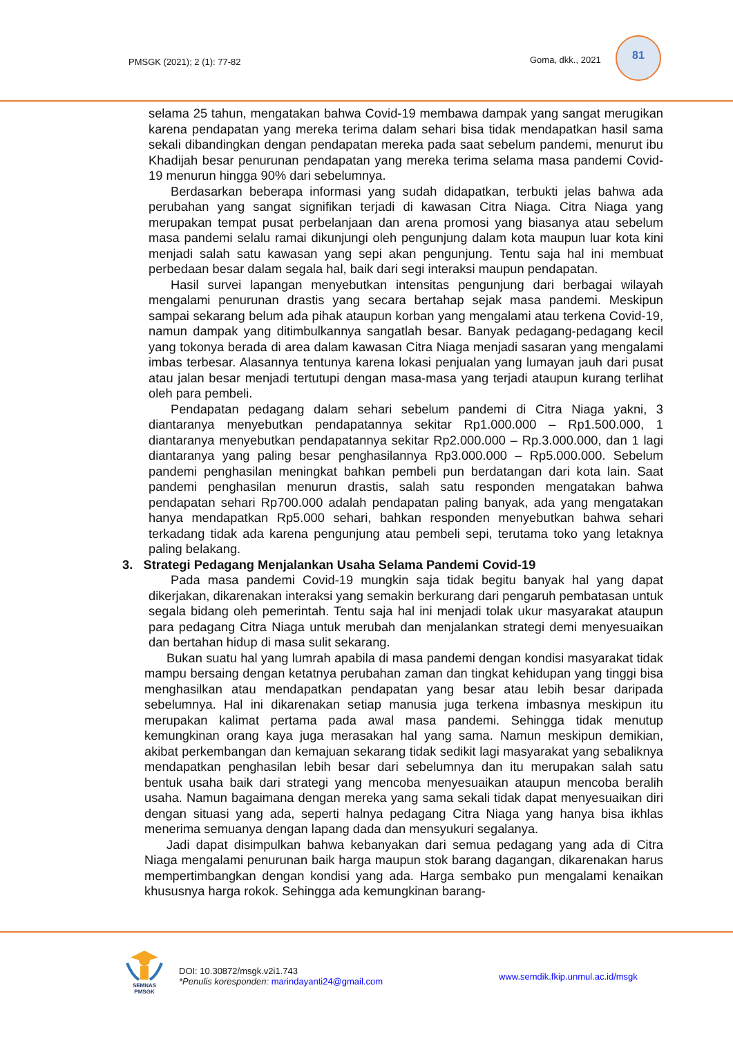PMSGK (2021); 2 (1): 77-82 Goma, dkk., 2021
81
selama 25 tahun, mengatakan bahwa Covid-19 membawa dampak yang sangat merugikan karena pendapatan yang mereka terima dalam sehari bisa tidak mendapatkan hasil sama sekali dibandingkan dengan pendapatan mereka pada saat sebelum pandemi, menurut ibu Khadijah besar penurunan pendapatan yang mereka terima selama masa pandemi Covid-19 menurun hingga 90% dari sebelumnya.
Berdasarkan beberapa informasi yang sudah didapatkan, terbukti jelas bahwa ada perubahan yang sangat signifikan terjadi di kawasan Citra Niaga. Citra Niaga yang merupakan tempat pusat perbelanjaan dan arena promosi yang biasanya atau sebelum masa pandemi selalu ramai dikunjungi oleh pengunjung dalam kota maupun luar kota kini menjadi salah satu kawasan yang sepi akan pengunjung. Tentu saja hal ini membuat perbedaan besar dalam segala hal, baik dari segi interaksi maupun pendapatan.
Hasil survei lapangan menyebutkan intensitas pengunjung dari berbagai wilayah mengalami penurunan drastis yang secara bertahap sejak masa pandemi. Meskipun sampai sekarang belum ada pihak ataupun korban yang mengalami atau terkena Covid-19, namun dampak yang ditimbulkannya sangatlah besar. Banyak pedagang-pedagang kecil yang tokonya berada di area dalam kawasan Citra Niaga menjadi sasaran yang mengalami imbas terbesar. Alasannya tentunya karena lokasi penjualan yang lumayan jauh dari pusat atau jalan besar menjadi tertutupi dengan masa-masa yang terjadi ataupun kurang terlihat oleh para pembeli.
Pendapatan pedagang dalam sehari sebelum pandemi di Citra Niaga yakni, 3 diantaranya menyebutkan pendapatannya sekitar Rp1.000.000 – Rp1.500.000, 1 diantaranya menyebutkan pendapatannya sekitar Rp2.000.000 – Rp.3.000.000, dan 1 lagi diantaranya yang paling besar penghasilannya Rp3.000.000 – Rp5.000.000. Sebelum pandemi penghasilan meningkat bahkan pembeli pun berdatangan dari kota lain. Saat pandemi penghasilan menurun drastis, salah satu responden mengatakan bahwa pendapatan sehari Rp700.000 adalah pendapatan paling banyak, ada yang mengatakan hanya mendapatkan Rp5.000 sehari, bahkan responden menyebutkan bahwa sehari terkadang tidak ada karena pengunjung atau pembeli sepi, terutama toko yang letaknya paling belakang.
3. Strategi Pedagang Menjalankan Usaha Selama Pandemi Covid-19
Pada masa pandemi Covid-19 mungkin saja tidak begitu banyak hal yang dapat dikerjakan, dikarenakan interaksi yang semakin berkurang dari pengaruh pembatasan untuk segala bidang oleh pemerintah. Tentu saja hal ini menjadi tolak ukur masyarakat ataupun para pedagang Citra Niaga untuk merubah dan menjalankan strategi demi menyesuaikan dan bertahan hidup di masa sulit sekarang.
Bukan suatu hal yang lumrah apabila di masa pandemi dengan kondisi masyarakat tidak mampu bersaing dengan ketatnya perubahan zaman dan tingkat kehidupan yang tinggi bisa menghasilkan atau mendapatkan pendapatan yang besar atau lebih besar daripada sebelumnya. Hal ini dikarenakan setiap manusia juga terkena imbasnya meskipun itu merupakan kalimat pertama pada awal masa pandemi. Sehingga tidak menutup kemungkinan orang kaya juga merasakan hal yang sama. Namun meskipun demikian, akibat perkembangan dan kemajuan sekarang tidak sedikit lagi masyarakat yang sebaliknya mendapatkan penghasilan lebih besar dari sebelumnya dan itu merupakan salah satu bentuk usaha baik dari strategi yang mencoba menyesuaikan ataupun mencoba beralih usaha. Namun bagaimana dengan mereka yang sama sekali tidak dapat menyesuaikan diri dengan situasi yang ada, seperti halnya pedagang Citra Niaga yang hanya bisa ikhlas menerima semuanya dengan lapang dada dan mensyukuri segalanya.
Jadi dapat disimpulkan bahwa kebanyakan dari semua pedagang yang ada di Citra Niaga mengalami penurunan baik harga maupun stok barang dagangan, dikarenakan harus mempertimbangkan dengan kondisi yang ada. Harga sembako pun mengalami kenaikan khususnya harga rokok. Sehingga ada kemungkinan barang-
SEMNAS
PMSGK
DOI: 10.30872/msgk.v2i1.743
*Penulis koresponden: marindayanti24@gmail.com
www.semdik.fkip.unmul.ac.id/msgk